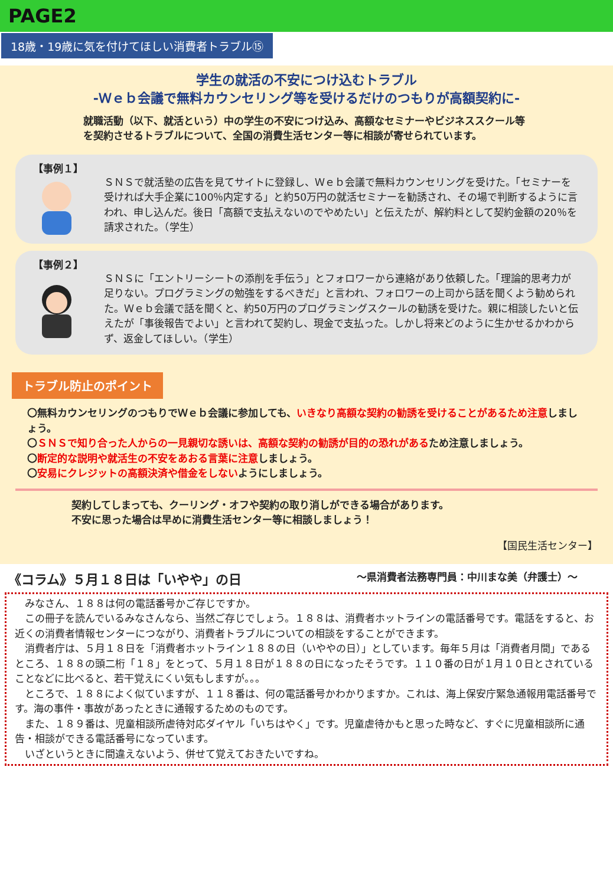PAGE2
18歳・19歳に気を付けてほしい消費者トラブル⑮
学生の就活の不安につけ込むトラブル
-Ｗｅｂ会議で無料カウンセリング等を受けるだけのつもりが高額契約に-
就職活動（以下、就活という）中の学生の不安につけ込み、高額なセミナーやビジネススクール等を契約させるトラブルについて、全国の消費生活センター等に相談が寄せられています。
【事例１】
ＳＮＳで就活塾の広告を見てサイトに登録し、Ｗｅｂ会議で無料カウンセリングを受けた。「セミナーを受ければ大手企業に100％内定する」と約50万円の就活セミナーを勧誘され、その場で判断するように言われ、申し込んだ。後日「高額で支払えないのでやめたい」と伝えたが、解約料として契約金額の20％を請求された。（学生）
【事例２】
ＳＮＳに「エントリーシートの添削を手伝う」とフォロワーから連絡があり依頼した。「理論的思考力が足りない。プログラミングの勉強をするべきだ」と言われ、フォロワーの上司から話を聞くよう勧められた。Ｗｅｂ会議で話を聞くと、約50万円のプログラミングスクールの勧誘を受けた。親に相談したいと伝えたが「事後報告でよい」と言われて契約し、現金で支払った。しかし将来どのように生かせるかわからず、返金してほしい。（学生）
トラブル防止のポイント
〇無料カウンセリングのつもりでＷｅｂ会議に参加しても、いきなり高額な契約の勧誘を受けることがあるため注意しましょう。
〇ＳＮＳで知り合った人からの一見親切な誘いは、高額な契約の勧誘が目的の恐れがあるため注意しましょう。
〇断定的な説明や就活生の不安をあおる言葉に注意しましょう。
〇安易にクレジットの高額決済や借金をしないようにしましょう。
契約してしまっても、クーリング・オフや契約の取り消しができる場合があります。
不安に思った場合は早めに消費生活センター等に相談しましょう！
【国民生活センター】
《コラム》５月１８日は「いやや」の日 ～県消費者法務専門員：中川まな美（弁護士）～
　みなさん、１８８は何の電話番号かご存じですか。
　この冊子を読んでいるみなさんなら、当然ご存じでしょう。１８８は、消費者ホットラインの電話番号です。電話をすると、お近くの消費者情報センターにつながり、消費者トラブルについての相談をすることができます。
　消費者庁は、５月１８日を「消費者ホットライン１８８の日（いややの日）」としています。毎年５月は「消費者月間」であるところ、１８８の頭二桁「１８」をとって、５月１８日が１８８の日になったそうです。１１０番の日が１月１０日とされていることなどに比べると、若干覚えにくい気もしますが。。。
　ところで、１８８によく似ていますが、１１８番は、何の電話番号かわかりますか。これは、海上保安庁緊急通報用電話番号です。海の事件・事故があったときに通報するためのものです。
　また、１８９番は、児童相談所虐待対応ダイヤル「いちはやく」です。児童虐待かもと思った時など、すぐに児童相談所に通告・相談ができる電話番号になっています。
　いざというときに間違えないよう、併せて覚えておきたいですね。